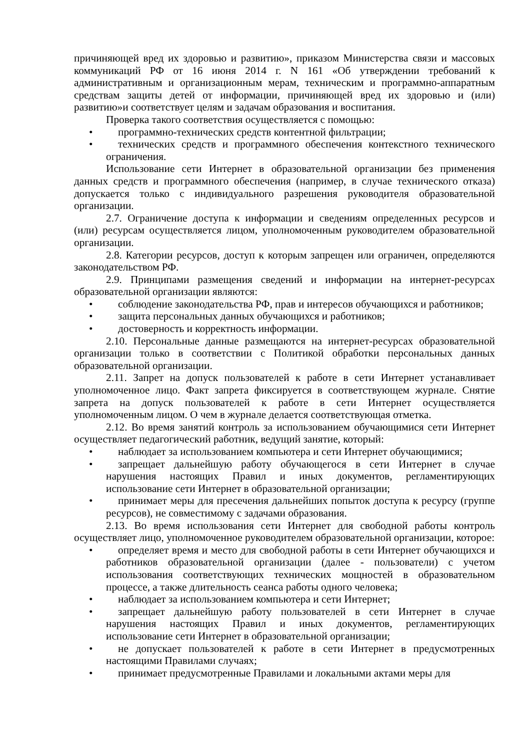причиняющей вред их здоровью и развитию», приказом Министерства связи и массовых коммуникаций РФ от 16 июня 2014 г. N 161 «Об утверждении требований к административным и организационным мерам, техническим и программно-аппаратным средствам защиты детей от информации, причиняющей вред их здоровью и (или) развитию»и соответствует целям и задачам образования и воспитания.
Проверка такого соответствия осуществляется с помощью:
• программно-технических средств контентной фильтрации;
• технических средств и программного обеспечения контекстного технического ограничения.
Использование сети Интернет в образовательной организации без применения данных средств и программного обеспечения (например, в случае технического отказа) допускается только с индивидуального разрешения руководителя образовательной организации.
2.7. Ограничение доступа к информации и сведениям определенных ресурсов и (или) ресурсам осуществляется лицом, уполномоченным руководителем образовательной организации.
2.8. Категории ресурсов, доступ к которым запрещен или ограничен, определяются законодательством РФ.
2.9. Принципами размещения сведений и информации на интернет-ресурсах образовательной организации являются:
• соблюдение законодательства РФ, прав и интересов обучающихся и работников;
• защита персональных данных обучающихся и работников;
• достоверность и корректность информации.
2.10. Персональные данные размещаются на интернет-ресурсах образовательной организации только в соответствии с Политикой обработки персональных данных образовательной организации.
2.11. Запрет на допуск пользователей к работе в сети Интернет устанавливает уполномоченное лицо. Факт запрета фиксируется в соответствующем журнале. Снятие запрета на допуск пользователей к работе в сети Интернет осуществляется уполномоченным лицом. О чем в журнале делается соответствующая отметка.
2.12. Во время занятий контроль за использованием обучающимися сети Интернет осуществляет педагогический работник, ведущий занятие, который:
• наблюдает за использованием компьютера и сети Интернет обучающимися;
• запрещает дальнейшую работу обучающегося в сети Интернет в случае нарушения настоящих Правил и иных документов, регламентирующих использование сети Интернет в образовательной организации;
• принимает меры для пресечения дальнейших попыток доступа к ресурсу (группе ресурсов), не совместимому с задачами образования.
2.13. Во время использования сети Интернет для свободной работы контроль осуществляет лицо, уполномоченное руководителем образовательной организации, которое:
• определяет время и место для свободной работы в сети Интернет обучающихся и работников образовательной организации (далее - пользователи) с учетом использования соответствующих технических мощностей в образовательном процессе, а также длительность сеанса работы одного человека;
• наблюдает за использованием компьютера и сети Интернет;
• запрещает дальнейшую работу пользователей в сети Интернет в случае нарушения настоящих Правил и иных документов, регламентирующих использование сети Интернет в образовательной организации;
• не допускает пользователей к работе в сети Интернет в предусмотренных настоящими Правилами случаях;
• принимает предусмотренные Правилами и локальными актами меры для